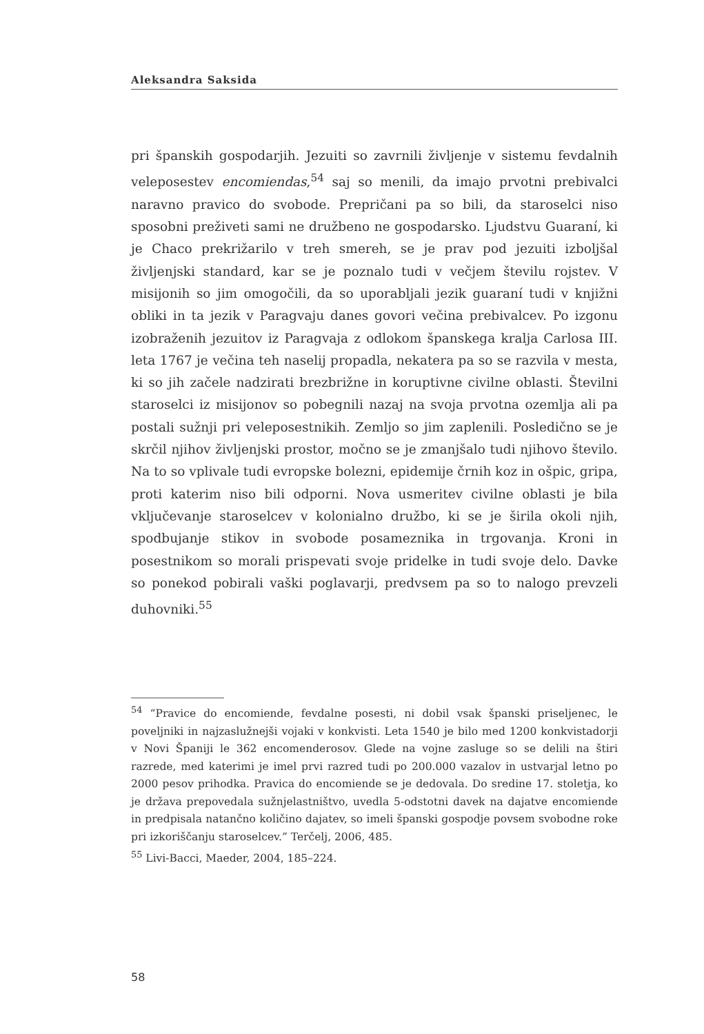Aleksandra Saksida
pri španskih gospodarjih. Jezuiti so zavrnili življenje v sistemu fevdalnih veleposestev encomiendas,<sup>54</sup> saj so menili, da imajo prvotni prebivalci naravno pravico do svobode. Prepričani pa so bili, da staroselci niso sposobni preživeti sami ne družbeno ne gospodarsko. Ljudstvu Guaraní, ki je Chaco prekrižarilo v treh smereh, se je prav pod jezuiti izboljšal življenjski standard, kar se je poznalo tudi v večjem številu rojstev. V misijonih so jim omogočili, da so uporabljali jezik guaraní tudi v knjižni obliki in ta jezik v Paragvaju danes govori večina prebivalcev. Po izgonu izobraženih jezuitov iz Paragvaja z odlokom španskega kralja Carlosa III. leta 1767 je večina teh naselij propadla, nekatera pa so se razvila v mesta, ki so jih začele nadzirati brezbrižne in koruptivne civilne oblasti. Številni staroselci iz misijonov so pobegnili nazaj na svoja prvotna ozemlja ali pa postali sužnji pri veleposestnikih. Zemljo so jim zaplenili. Posledično se je skrčil njihov življenjski prostor, močno se je zmanjšalo tudi njihovo število. Na to so vplivale tudi evropske bolezni, epidemije črnih koz in ošpic, gripa, proti katerim niso bili odporni. Nova usmeritev civilne oblasti je bila vključevanje staroselcev v kolonialno družbo, ki se je širila okoli njih, spodbujanje stikov in svobode posameznika in trgovanja. Kroni in posestnikom so morali prispevati svoje pridelke in tudi svoje delo. Davke so ponekod pobirali vaški poglavarji, predvsem pa so to nalogo prevzeli duhovniki.<sup>55</sup>
<sup>54</sup> “Pravice do encomiende, fevdalne posesti, ni dobil vsak španski priseljenec, le poveljniki in najzaslužnejši vojaki v konkvisti. Leta 1540 je bilo med 1200 konkvistadorji v Novi Španiji le 362 encomenderosov. Glede na vojne zasluge so se delili na štiri razrede, med katerimi je imel prvi razred tudi po 200.000 vazalov in ustvarjal letno po 2000 pesov prihodka. Pravica do encomiende se je dedovala. Do sredine 17. stoletja, ko je država prepovedala sužnjelastništvo, uvedla 5-odstotni davek na dajatve encomiende in predpisala natančno količino dajatev, so imeli španski gospodje povsem svobodne roke pri izkoriščanju staroselcev.” Terčelj, 2006, 485.
<sup>55</sup> Livi-Bacci, Maeder, 2004, 185–224.
58